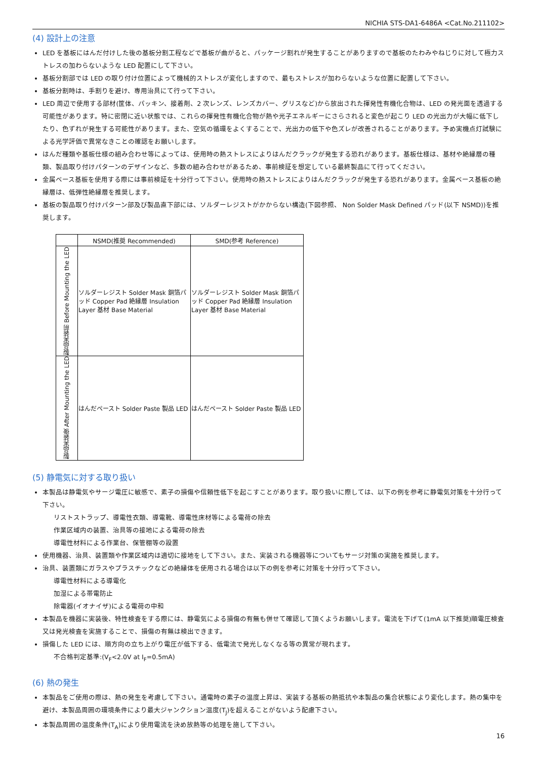NICHIA STS-DA1-6486A <Cat.No.211102>
(4) 設計上の注意
LED を基板にはんだ付けした後の基板分割工程などで基板が曲がると、パッケージ割れが発生することがありますので基板のたわみやねじりに対して極力ストレスの加わらないような LED 配置にして下さい。
基板分割部では LED の取り付け位置によって機械的ストレスが変化しますので、最もストレスが加わらないような位置に配置して下さい。
基板分割時は、手割りを避け、専用治具にて行って下さい。
LED 周辺で使用する部材(筐体、パッキン、接着剤、2 次レンズ、レンズカバー、グリスなど)から放出された揮発性有機化合物は、LED の発光面を透過する可能性があります。特に密閉に近い状態では、これらの揮発性有機化合物が熱や光子エネルギーにさらされると変色が起こり LED の光出力が大幅に低下したり、色ずれが発生する可能性があります。また、空気の循環をよくすることで、光出力の低下や色ズレが改善されることがあります。予め実機点灯試験による光学評価で異常なきことの確認をお願いします。
はんだ種類や基板仕様の組み合わせ等によっては、使用時の熱ストレスによりはんだクラックが発生する恐れがあります。基板仕様は、基材や絶縁層の種類、製品取り付けパターンのデザインなど、多数の組み合わせがあるため、事前検証を想定している最終製品にて行ってください。
金属ベース基板を使用する際には事前検証を十分行って下さい。使用時の熱ストレスによりはんだクラックが発生する恐れがあります。金属ベース基板の絶縁層は、低弾性絶縁層を推奨します。
基板の製品取り付けパターン部及び製品直下部には、ソルダーレジストがかからない構造(下図参照、 Non Solder Mask Defined パッド(以下 NSMD))を推奨します。
| | NSMD(推奨 Recommended) | SMD(参考 Reference) |
| --- | --- | --- |
| 製品実装前 Before Mounting the LED | ソルダーレジスト Solder Mask 銅箔パッド Copper Pad 絶縁層 Insulation Layer 基材 Base Material | ソルダーレジスト Solder Mask 銅箔パッド Copper Pad 絶縁層 Insulation Layer 基材 Base Material |
| 製品実装後 After Mounting the LED | はんだペースト Solder Paste 製品 LED | はんだペースト Solder Paste 製品 LED |
(5) 静電気に対する取り扱い
本製品は静電気やサージ電圧に敏感で、素子の損傷や信頼性低下を起こすことがあります。取り扱いに際しては、以下の例を参考に静電気対策を十分行って下さい。
リストストラップ、導電性衣類、導電靴、導電性床材等による電荷の除去
作業区域内の装置、治具等の接地による電荷の除去
導電性材料による作業台、保管棚等の設置
使用機器、治具、装置類や作業区域内は適切に接地をして下さい。また、実装される機器等についてもサージ対策の実施を推奨します。
治具、装置類にガラスやプラスチックなどの絶縁体を使用される場合は以下の例を参考に対策を十分行って下さい。
導電性材料による導電化
加湿による帯電防止
除電器(イオナイザ)による電荷の中和
本製品を機器に実装後、特性検査をする際には、静電気による損傷の有無も併せて確認して頂くようお願いします。電流を下げて(1mA 以下推奨)順電圧検査又は発光検査を実施することで、損傷の有無は検出できます。
損傷した LED には、順方向の立ち上がり電圧が低下する、低電流で発光しなくなる等の異常が現れます。
不合格判定基準:(V<sub>F</sub><2.0V at I<sub>F</sub>=0.5mA)
(6) 熱の発生
本製品をご使用の際は、熱の発生を考慮して下さい。通電時の素子の温度上昇は、実装する基板の熱抵抗や本製品の集合状態により変化します。熱の集中を避け、本製品周囲の環境条件により最大ジャンクション温度(T<sub>J</sub>)を超えることがないよう配慮下さい。
本製品周囲の温度条件(T<sub>A</sub>)により使用電流を決め放熱等の処理を施して下さい。
16